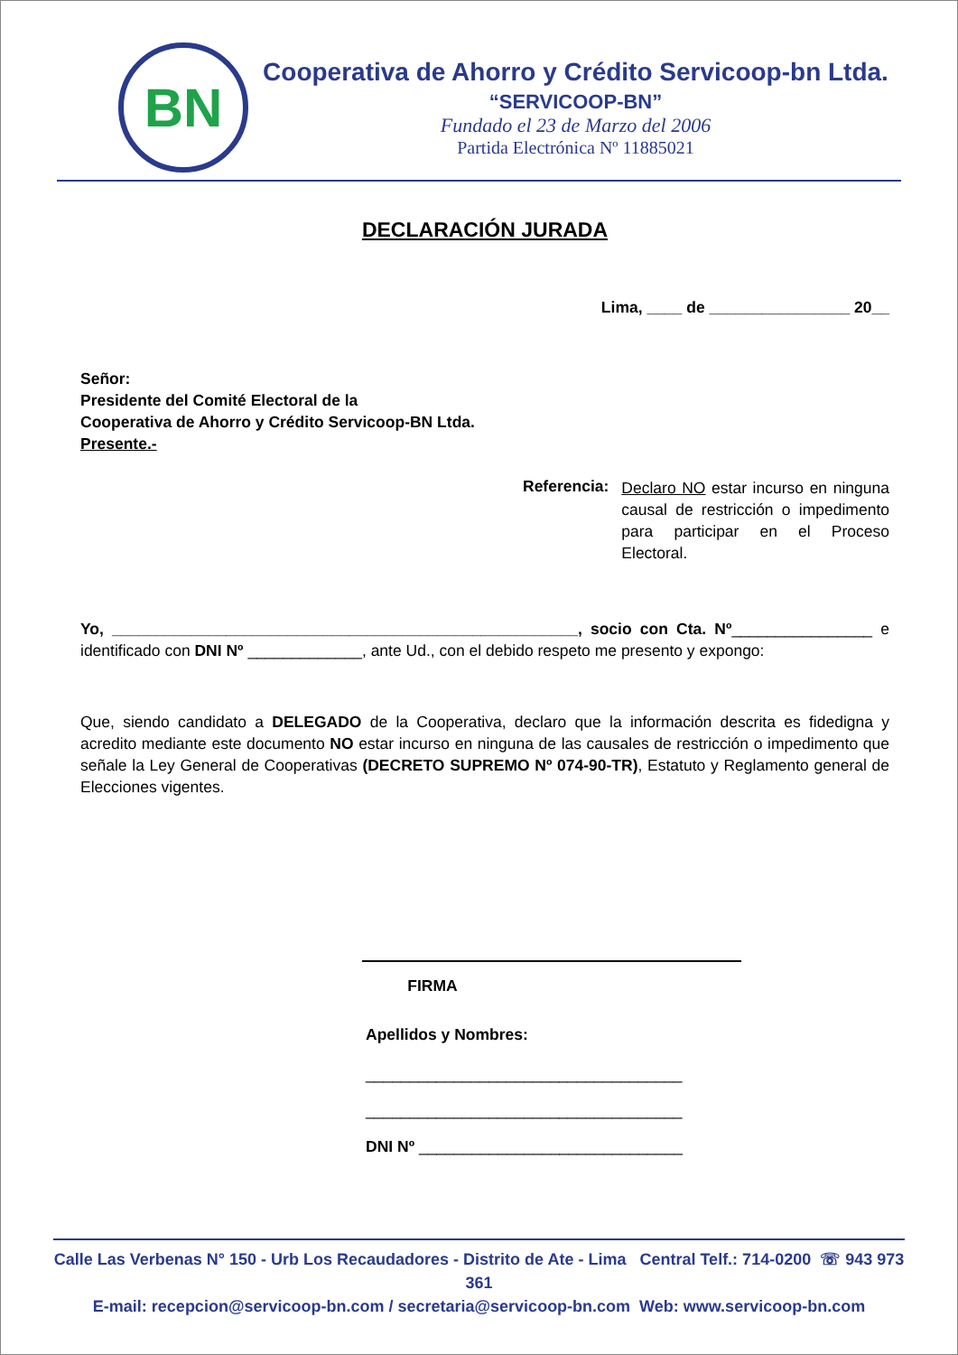BN
Cooperativa de Ahorro y Crédito Servicoop-bn Ltda.
“SERVICOOP-BN”
Fundado el 23 de Marzo del 2006
Partida Electrónica Nº 11885021
DECLARACIÓN JURADA
Lima, ____ de ________________ 20__
Señor:
Presidente del Comité Electoral de la
Cooperativa de Ahorro y Crédito Servicoop-BN Ltda.
Presente.-
Referencia:
Declaro NO estar incurso en ninguna causal de restricción o impedimento para participar en el Proceso Electoral.
Yo, _____________________________________________________, socio con Cta. Nº________________ e identificado con DNI Nº _____________, ante Ud., con el debido respeto me presento y expongo:
Que, siendo candidato a DELEGADO de la Cooperativa, declaro que la información descrita es fidedigna y acredito mediante este documento NO estar incurso en ninguna de las causales de restricción o impedimento que señale la Ley General de Cooperativas (DECRETO SUPREMO Nº 074-90-TR), Estatuto y Reglamento general de Elecciones vigentes.
FIRMA
Apellidos y Nombres:
____________________________________
____________________________________
DNI Nº ______________________________
Calle Las Verbenas N° 150 - Urb Los Recaudadores - Distrito de Ate - Lima Central Telf.: 714-0200 ☏ 943 973 361
E-mail: recepcion@servicoop-bn.com / secretaria@servicoop-bn.com Web: www.servicoop-bn.com